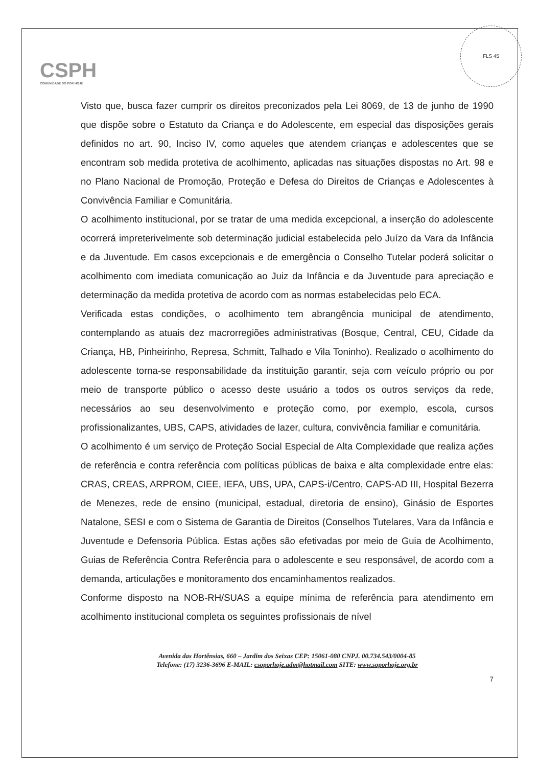CSPH
COMUNIDADE SÓ POR HOJE
FLS 45
Visto que, busca fazer cumprir os direitos preconizados pela Lei 8069, de 13 de junho de 1990 que dispõe sobre o Estatuto da Criança e do Adolescente, em especial das disposições gerais definidos no art. 90, Inciso IV, como aqueles que atendem crianças e adolescentes que se encontram sob medida protetiva de acolhimento, aplicadas nas situações dispostas no Art. 98 e no Plano Nacional de Promoção, Proteção e Defesa do Direitos de Crianças e Adolescentes à Convivência Familiar e Comunitária.
O acolhimento institucional, por se tratar de uma medida excepcional, a inserção do adolescente ocorrerá impreterivelmente sob determinação judicial estabelecida pelo Juízo da Vara da Infância e da Juventude. Em casos excepcionais e de emergência o Conselho Tutelar poderá solicitar o acolhimento com imediata comunicação ao Juiz da Infância e da Juventude para apreciação e determinação da medida protetiva de acordo com as normas estabelecidas pelo ECA.
Verificada estas condições, o acolhimento tem abrangência municipal de atendimento, contemplando as atuais dez macrorregiões administrativas (Bosque, Central, CEU, Cidade da Criança, HB, Pinheirinho, Represa, Schmitt, Talhado e Vila Toninho). Realizado o acolhimento do adolescente torna-se responsabilidade da instituição garantir, seja com veículo próprio ou por meio de transporte público o acesso deste usuário a todos os outros serviços da rede, necessários ao seu desenvolvimento e proteção como, por exemplo, escola, cursos profissionalizantes, UBS, CAPS, atividades de lazer, cultura, convivência familiar e comunitária.
O acolhimento é um serviço de Proteção Social Especial de Alta Complexidade que realiza ações de referência e contra referência com políticas públicas de baixa e alta complexidade entre elas: CRAS, CREAS, ARPROM, CIEE, IEFA, UBS, UPA, CAPS-i/Centro, CAPS-AD III, Hospital Bezerra de Menezes, rede de ensino (municipal, estadual, diretoria de ensino), Ginásio de Esportes Natalone, SESI e com o Sistema de Garantia de Direitos (Conselhos Tutelares, Vara da Infância e Juventude e Defensoria Pública. Estas ações são efetivadas por meio de Guia de Acolhimento, Guias de Referência Contra Referência para o adolescente e seu responsável, de acordo com a demanda, articulações e monitoramento dos encaminhamentos realizados.
Conforme disposto na NOB-RH/SUAS a equipe mínima de referência para atendimento em acolhimento institucional completa os seguintes profissionais de nível
Avenida das Hortênsias, 660 – Jardim dos Seixas CEP: 15061-080 CNPJ. 00.734.543/0004-85
Telefone: (17) 3236-3696 E-MAIL: csoporhoje.adm@hotmail.com SITE: www.soporhoje.org.br
7